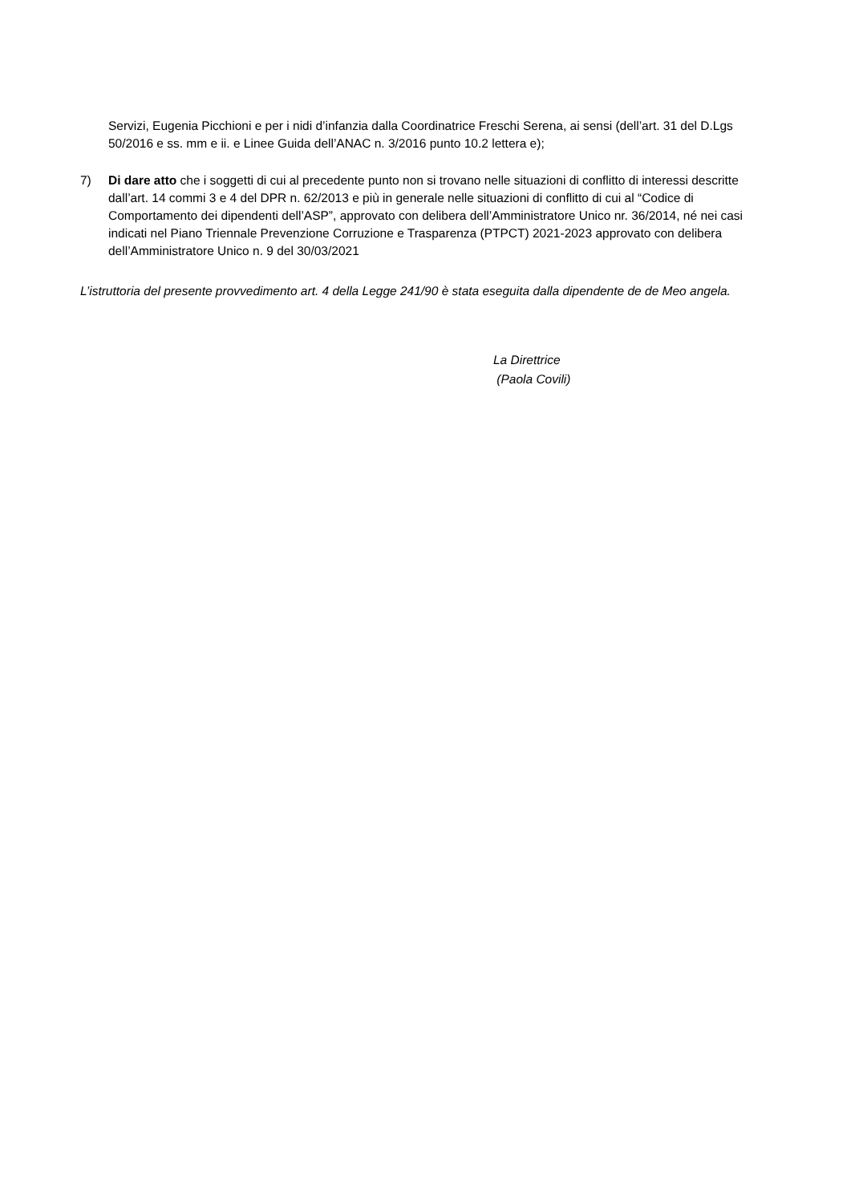Servizi, Eugenia Picchioni e per i nidi d’infanzia dalla Coordinatrice Freschi Serena, ai sensi (dell’art. 31 del D.Lgs 50/2016 e ss. mm e ii. e Linee Guida dell’ANAC n. 3/2016 punto 10.2 lettera e);
7) Di dare atto che i soggetti di cui al precedente punto non si trovano nelle situazioni di conflitto di interessi descritte dall’art. 14 commi 3 e 4 del DPR n. 62/2013 e più in generale nelle situazioni di conflitto di cui al “Codice di Comportamento dei dipendenti dell’ASP”, approvato con delibera dell’Amministratore Unico nr. 36/2014, né nei casi indicati nel Piano Triennale Prevenzione Corruzione e Trasparenza (PTPCT) 2021-2023 approvato con delibera dell’Amministratore Unico n. 9 del 30/03/2021
L’istruttoria del presente provvedimento art. 4 della Legge 241/90 è stata eseguita dalla dipendente de de Meo angela.
La Direttrice
(Paola Covili)